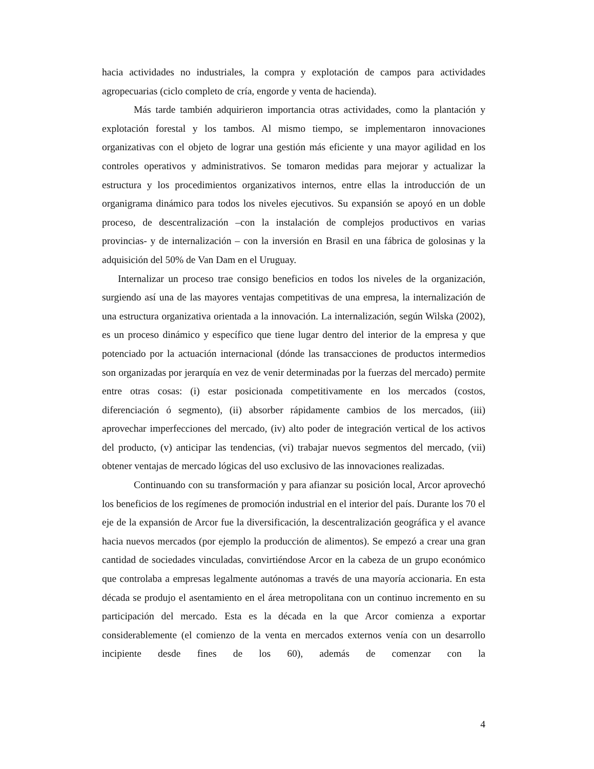hacia actividades no industriales, la compra y explotación de campos para actividades agropecuarias (ciclo completo de cría, engorde y venta de hacienda).
Más tarde también adquirieron importancia otras actividades, como la plantación y explotación forestal y los tambos. Al mismo tiempo, se implementaron innovaciones organizativas con el objeto de lograr una gestión más eficiente y una mayor agilidad en los controles operativos y administrativos. Se tomaron medidas para mejorar y actualizar la estructura y los procedimientos organizativos internos, entre ellas la introducción de un organigrama dinámico para todos los niveles ejecutivos. Su expansión se apoyó en un doble proceso, de descentralización –con la instalación de complejos productivos en varias provincias- y de internalización – con la inversión en Brasil en una fábrica de golosinas y la adquisición del 50% de Van Dam en el Uruguay.
Internalizar un proceso trae consigo beneficios en todos los niveles de la organización, surgiendo así una de las mayores ventajas competitivas de una empresa, la internalización de una estructura organizativa orientada a la innovación. La internalización, según Wilska (2002), es un proceso dinámico y específico que tiene lugar dentro del interior de la empresa y que potenciado por la actuación internacional (dónde las transacciones de productos intermedios son organizadas por jerarquía en vez de venir determinadas por la fuerzas del mercado) permite entre otras cosas: (i) estar posicionada competitivamente en los mercados (costos, diferenciación ó segmento), (ii) absorber rápidamente cambios de los mercados, (iii) aprovechar imperfecciones del mercado, (iv) alto poder de integración vertical de los activos del producto, (v) anticipar las tendencias, (vi) trabajar nuevos segmentos del mercado, (vii) obtener ventajas de mercado lógicas del uso exclusivo de las innovaciones realizadas.
Continuando con su transformación y para afianzar su posición local, Arcor aprovechó los beneficios de los regímenes de promoción industrial en el interior del país. Durante los 70 el eje de la expansión de Arcor fue la diversificación, la descentralización geográfica y el avance hacia nuevos mercados (por ejemplo la producción de alimentos). Se empezó a crear una gran cantidad de sociedades vinculadas, convirtiéndose Arcor en la cabeza de un grupo económico que controlaba a empresas legalmente autónomas a través de una mayoría accionaria. En esta década se produjo el asentamiento en el área metropolitana con un continuo incremento en su participación del mercado. Esta es la década en la que Arcor comienza a exportar considerablemente (el comienzo de la venta en mercados externos venía con un desarrollo incipiente desde fines de los 60), además de comenzar con la
4